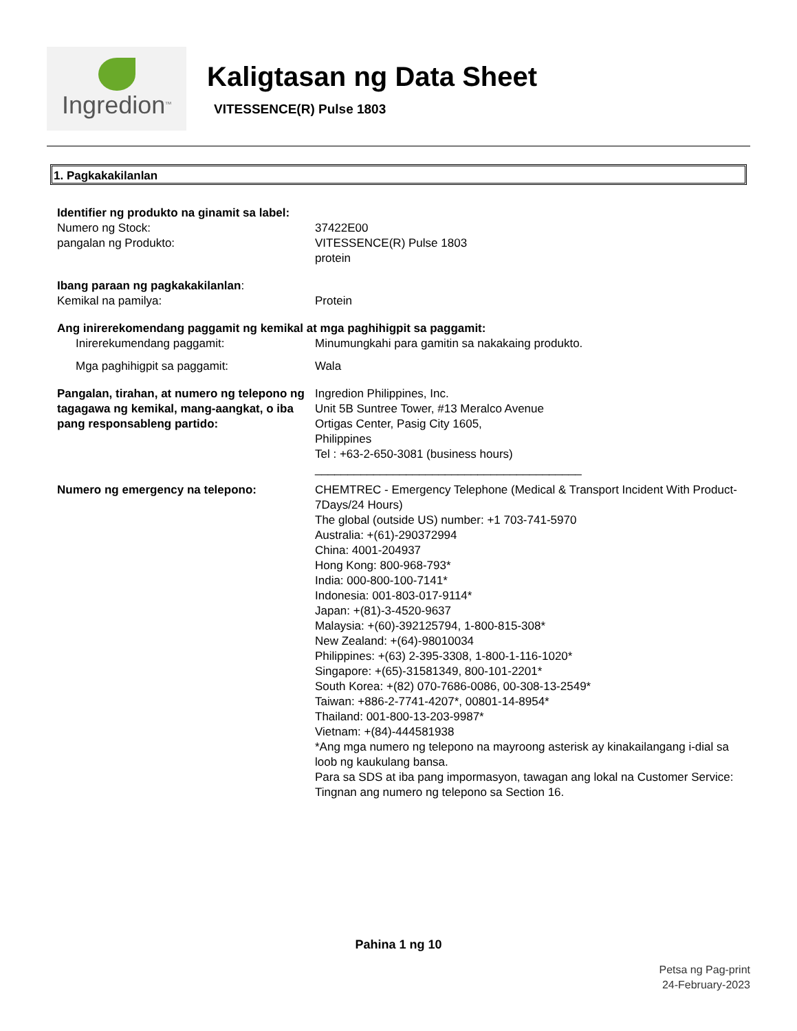Ingredion<sup>TM</sup>
Kaligtasan ng Data Sheet
VITESSENCE(R) Pulse 1803
1. Pagkakakilanlan
Identifier ng produkto na ginamit sa label:
Numero ng Stock: 37422E00
pangalan ng Produkto: VITESSENCE(R) Pulse 1803
protein
Ibang paraan ng pagkakakilanlan:
Kemikal na pamilya: Protein
Ang inirerekomendang paggamit ng kemikal at mga paghihigpit sa paggamit:
Inirerekumendang paggamit: Minumungkahi para gamitin sa nakakaing produkto.
Mga paghihigpit sa paggamit: Wala
Pangalan, tirahan, at numero ng telepono ng tagagawa ng kemikal, mang-aangkat, o iba pang responsableng partido:
Ingredion Philippines, Inc.
Unit 5B Suntree Tower, #13 Meralco Avenue
Ortigas Center, Pasig City 1605,
Philippines
Tel : +63-2-650-3081 (business hours)
_________________________________________
Numero ng emergency na telepono: CHEMTREC - Emergency Telephone (Medical & Transport Incident With Product- 7Days/24 Hours)
The global (outside US) number: +1 703-741-5970
Australia: +(61)-290372994
China: 4001-204937
Hong Kong: 800-968-793*
India: 000-800-100-7141*
Indonesia: 001-803-017-9114*
Japan: +(81)-3-4520-9637
Malaysia: +(60)-392125794, 1-800-815-308*
New Zealand: +(64)-98010034
Philippines: +(63) 2-395-3308, 1-800-1-116-1020*
Singapore: +(65)-31581349, 800-101-2201*
South Korea: +(82) 070-7686-0086, 00-308-13-2549*
Taiwan: +886-2-7741-4207*, 00801-14-8954*
Thailand: 001-800-13-203-9987*
Vietnam: +(84)-444581938
*Ang mga numero ng telepono na mayroong asterisk ay kinakailangang i-dial sa loob ng kaukulang bansa.
Para sa SDS at iba pang impormasyon, tawagan ang lokal na Customer Service: Tingnan ang numero ng telepono sa Section 16.
Pahina 1 ng 10
Petsa ng Pag-print
24-February-2023